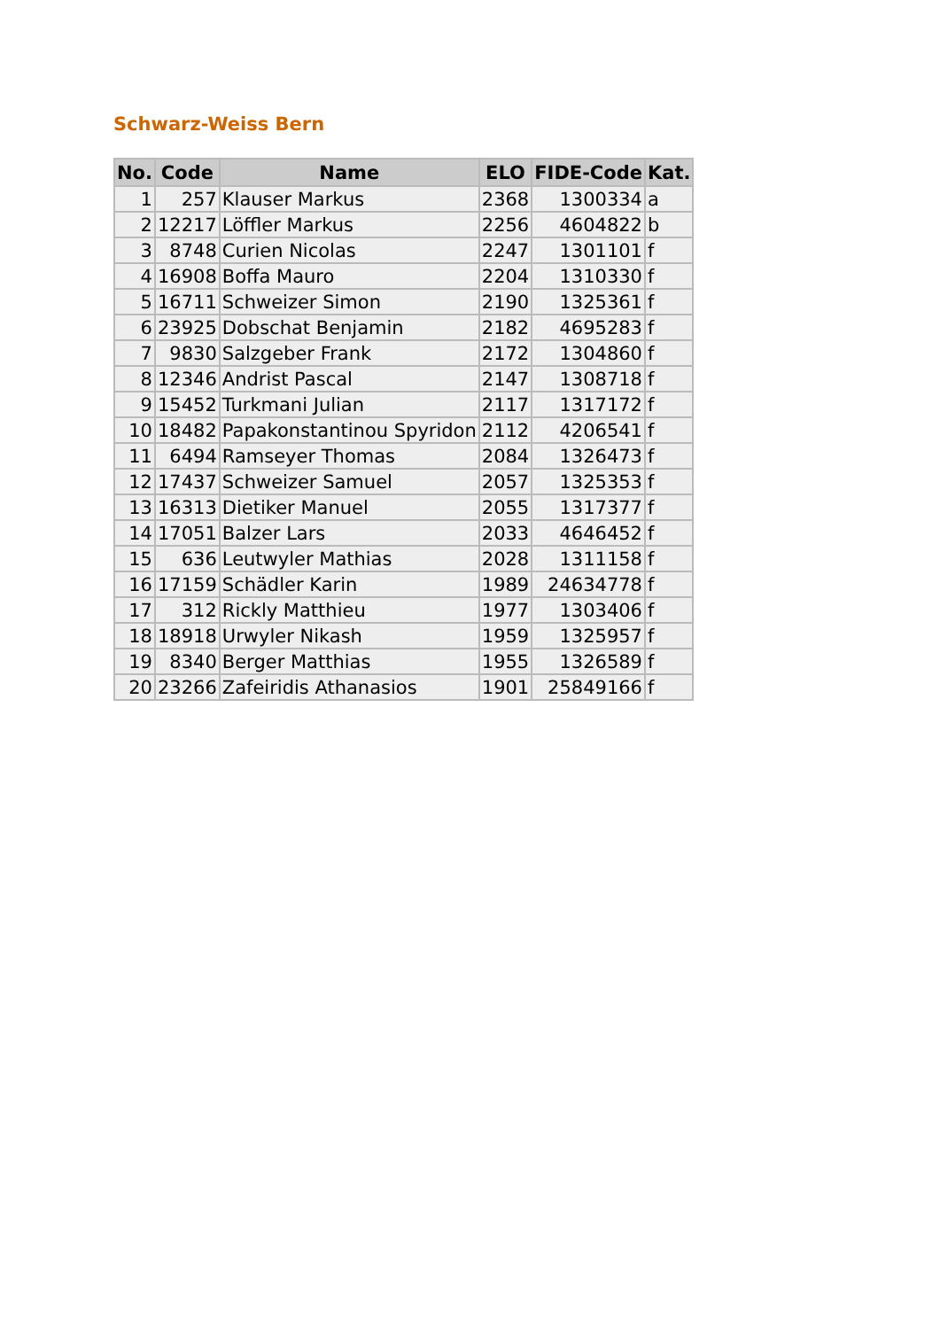Schwarz-Weiss Bern
| No. | Code | Name | ELO | FIDE-Code | Kat. |
| --- | --- | --- | --- | --- | --- |
| 1 | 257 | Klauser Markus | 2368 | 1300334 | a |
| 2 | 12217 | Löffler Markus | 2256 | 4604822 | b |
| 3 | 8748 | Curien Nicolas | 2247 | 1301101 | f |
| 4 | 16908 | Boffa Mauro | 2204 | 1310330 | f |
| 5 | 16711 | Schweizer Simon | 2190 | 1325361 | f |
| 6 | 23925 | Dobschat Benjamin | 2182 | 4695283 | f |
| 7 | 9830 | Salzgeber Frank | 2172 | 1304860 | f |
| 8 | 12346 | Andrist Pascal | 2147 | 1308718 | f |
| 9 | 15452 | Turkmani Julian | 2117 | 1317172 | f |
| 10 | 18482 | Papakonstantinou Spyridon | 2112 | 4206541 | f |
| 11 | 6494 | Ramseyer Thomas | 2084 | 1326473 | f |
| 12 | 17437 | Schweizer Samuel | 2057 | 1325353 | f |
| 13 | 16313 | Dietiker Manuel | 2055 | 1317377 | f |
| 14 | 17051 | Balzer Lars | 2033 | 4646452 | f |
| 15 | 636 | Leutwyler Mathias | 2028 | 1311158 | f |
| 16 | 17159 | Schädler Karin | 1989 | 24634778 | f |
| 17 | 312 | Rickly Matthieu | 1977 | 1303406 | f |
| 18 | 18918 | Urwyler Nikash | 1959 | 1325957 | f |
| 19 | 8340 | Berger Matthias | 1955 | 1326589 | f |
| 20 | 23266 | Zafeiridis Athanasios | 1901 | 25849166 | f |